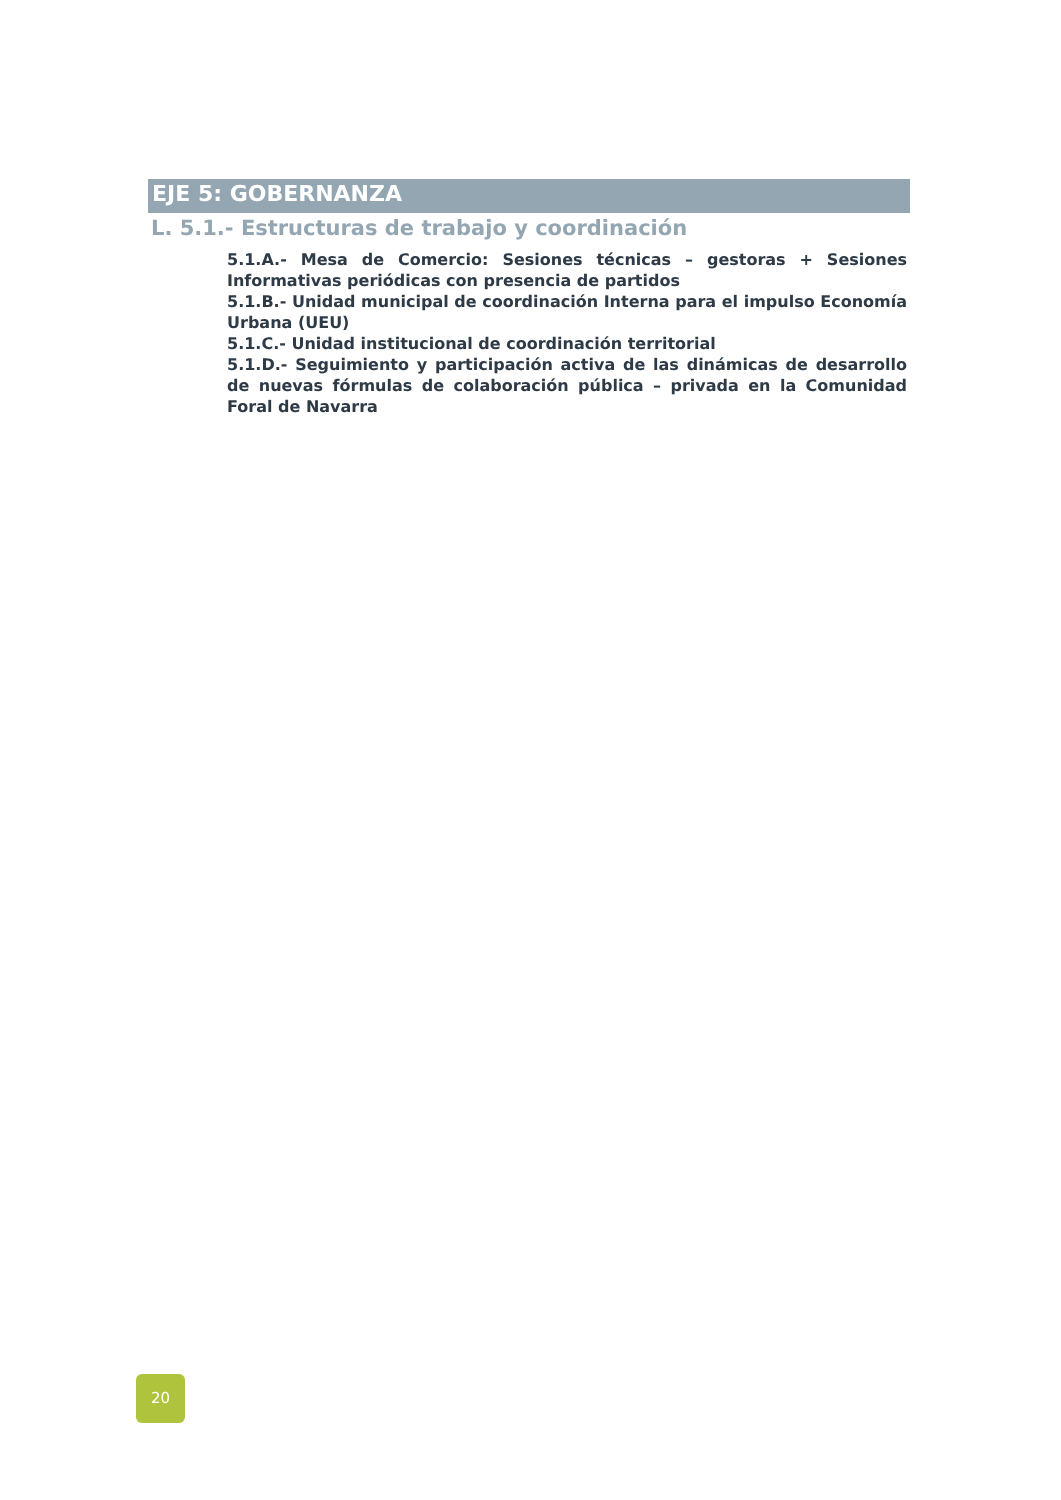EJE 5: GOBERNANZA
L. 5.1.- Estructuras de trabajo y coordinación
5.1.A.- Mesa de Comercio: Sesiones técnicas – gestoras + Sesiones Informativas periódicas con presencia de partidos
5.1.B.- Unidad municipal de coordinación Interna para el impulso Economía Urbana (UEU)
5.1.C.- Unidad institucional de coordinación territorial
5.1.D.- Seguimiento y participación activa de las dinámicas de desarrollo de nuevas fórmulas de colaboración pública – privada en la Comunidad Foral de Navarra
20